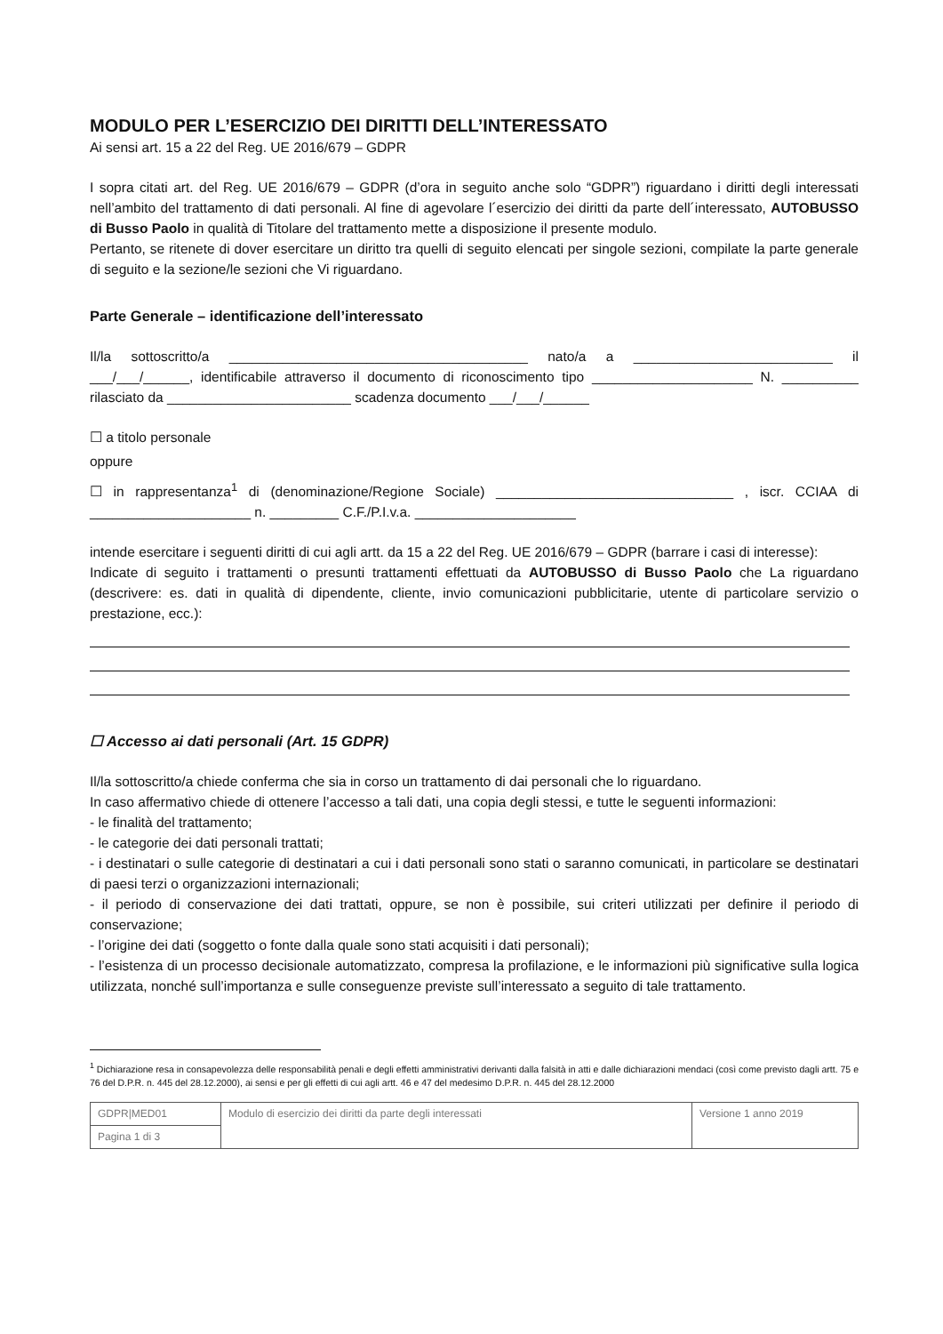MODULO PER L’ESERCIZIO DEI DIRITTI DELL’INTERESSATO
Ai sensi art. 15 a 22 del Reg. UE 2016/679 – GDPR
I sopra citati art. del Reg. UE 2016/679 – GDPR (d’ora in seguito anche solo “GDPR”) riguardano i diritti degli interessati nell’ambito del trattamento di dati personali. Al fine di agevolare l´esercizio dei diritti da parte dell´interessato, AUTOBUSSO di Busso Paolo in qualità di Titolare del trattamento mette a disposizione il presente modulo.
Pertanto, se ritenete di dover esercitare un diritto tra quelli di seguito elencati per singole sezioni, compilate la parte generale di seguito e la sezione/le sezioni che Vi riguardano.
Parte Generale – identificazione dell’interessato
Il/la sottoscritto/a _______________________________________ nato/a a __________________________ il ___/___/______, identificabile attraverso il documento di riconoscimento tipo _____________________ N. __________ rilasciato da ________________________ scadenza documento ___/___/______
☐ a titolo personale
oppure
☐ in rappresentanza<sup>1</sup> di (denominazione/Regione Sociale) _______________________________ , iscr. CCIAA di _____________________ n. _________ C.F./P.I.v.a. _____________________
intende esercitare i seguenti diritti di cui agli artt. da 15 a 22 del Reg. UE 2016/679 – GDPR (barrare i casi di interesse):
Indicate di seguito i trattamenti o presunti trattamenti effettuati da AUTOBUSSO di Busso Paolo che La riguardano (descrivere: es. dati in qualità di dipendente, cliente, invio comunicazioni pubblicitarie, utente di particolare servizio o prestazione, ecc.):
☐ Accesso ai dati personali (Art. 15 GDPR)
Il/la sottoscritto/a chiede conferma che sia in corso un trattamento di dai personali che lo riguardano.
In caso affermativo chiede di ottenere l’accesso a tali dati, una copia degli stessi, e tutte le seguenti informazioni:
- le finalità del trattamento;
- le categorie dei dati personali trattati;
- i destinatari o sulle categorie di destinatari a cui i dati personali sono stati o saranno comunicati, in particolare se destinatari di paesi terzi o organizzazioni internazionali;
- il periodo di conservazione dei dati trattati, oppure, se non è possibile, sui criteri utilizzati per definire il periodo di conservazione;
- l’origine dei dati (soggetto o fonte dalla quale sono stati acquisiti i dati personali);
- l’esistenza di un processo decisionale automatizzato, compresa la profilazione, e le informazioni più significative sulla logica utilizzata, nonché sull’importanza e sulle conseguenze previste sull’interessato a seguito di tale trattamento.
<sup>1</sup> Dichiarazione resa in consapevolezza delle responsabilità penali e degli effetti amministrativi derivanti dalla falsità in atti e dalle dichiarazioni mendaci (così come previsto dagli artt. 75 e 76 del D.P.R. n. 445 del 28.12.2000), ai sensi e per gli effetti di cui agli artt. 46 e 47 del medesimo D.P.R. n. 445 del 28.12.2000
| GDPR/MED01 | Modulo di esercizio dei diritti da parte degli interessati | Versione 1 anno 2019 |
| Pagina 1 di 3 | | |